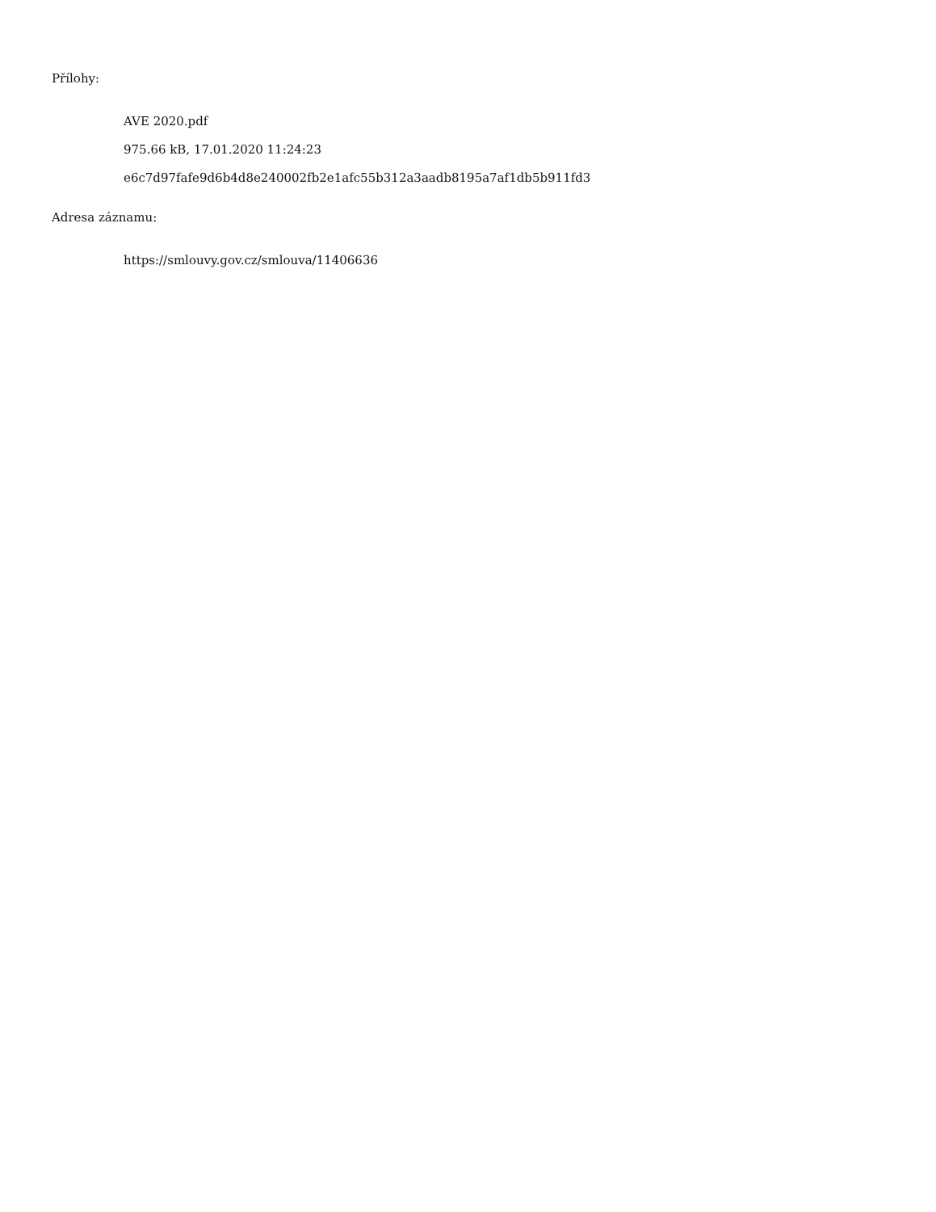Přílohy:
AVE 2020.pdf
975.66 kB, 17.01.2020 11:24:23
e6c7d97fafe9d6b4d8e240002fb2e1afc55b312a3aadb8195a7af1db5b911fd3
Adresa záznamu:
https://smlouvy.gov.cz/smlouva/11406636